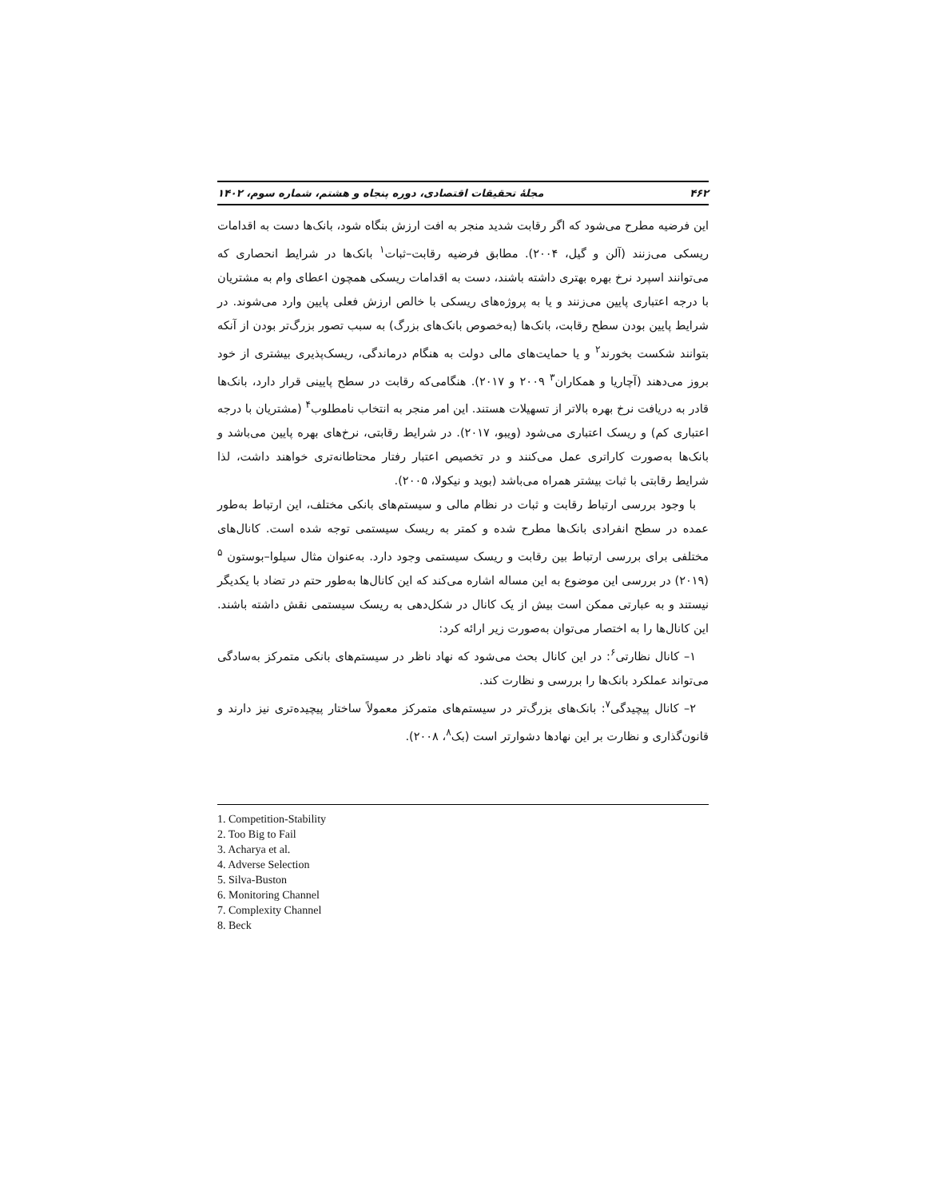۴۶۲ مجلهٔ تحقیقات اقتصادی، دوره پنجاه و هشتم، شماره سوم، ۱۴۰۲
این فرضیه مطرح می‌شود که اگر رقابت شدید منجر به افت ارزش بنگاه شود، بانک‌ها دست به اقدامات ریسکی می‌زنند (آلن و گیل، ۲۰۰۴). مطابق فرضیه رقابت–ثبات<sup>۱</sup> بانک‌ها در شرایط انحصاری که می‌توانند اسپرد نرخ بهره بهتری داشته باشند، دست به اقدامات ریسکی همچون اعطای وام به مشتریان با درجه اعتباری پایین می‌زنند و یا به پروژه‌های ریسکی با خالص ارزش فعلی پایین وارد می‌شوند. در شرایط پایین بودن سطح رقابت، بانک‌ها (به‌خصوص بانک‌های بزرگ) به سبب تصور بزرگ‌تر بودن از آنکه بتوانند شکست بخورند<sup>۲</sup> و یا حمایت‌های مالی دولت به هنگام درماندگی، ریسک‌پذیری بیشتری از خود بروز می‌دهند (آچاریا و همکاران<sup>۳</sup> ۲۰۰۹ و ۲۰۱۷). هنگامی‌که رقابت در سطح پایینی قرار دارد، بانک‌ها قادر به دریافت نرخ بهره بالاتر از تسهیلات هستند. این امر منجر به انتخاب نامطلوب<sup>۴</sup> (مشتریان با درجه اعتباری کم) و ریسک اعتباری می‌شود (ویبو، ۲۰۱۷). در شرایط رقابتی، نرخ‌های بهره پایین می‌باشد و بانک‌ها به‌صورت کاراتری عمل می‌کنند و در تخصیص اعتبار رفتار محتاطانه‌تری خواهند داشت، لذا شرایط رقابتی با ثبات بیشتر همراه می‌باشد (بوید و نیکولا، ۲۰۰۵).
با وجود بررسی ارتباط رقابت و ثبات در نظام مالی و سیستم‌های بانکی مختلف، این ارتباط به‌طور عمده در سطح انفرادی بانک‌ها مطرح شده و کمتر به ریسک سیستمی توجه شده است. کانال‌های مختلفی برای بررسی ارتباط بین رقابت و ریسک سیستمی وجود دارد. به‌عنوان مثال سیلوا–بوستون <sup>۵</sup> (۲۰۱۹) در بررسی این موضوع به این مساله اشاره می‌کند که این کانال‌ها به‌طور حتم در تضاد با یکدیگر نیستند و به عبارتی ممکن است بیش از یک کانال در شکل‌دهی به ریسک سیستمی نقش داشته باشند. این کانال‌ها را به اختصار می‌توان به‌صورت زیر ارائه کرد:
۱– کانال نظارتی<sup>۶</sup>: در این کانال بحث می‌شود که نهاد ناظر در سیستم‌های بانکی متمرکز به‌سادگی می‌تواند عملکرد بانک‌ها را بررسی و نظارت کند.
۲– کانال پیچیدگی<sup>۷</sup>: بانک‌های بزرگ‌تر در سیستم‌های متمرکز معمولاً ساختار پیچیده‌تری نیز دارند و قانون‌گذاری و نظارت بر این نهادها دشوارتر است (بک<sup>۸</sup>، ۲۰۰۸).
1. Competition-Stability
2. Too Big to Fail
3. Acharya et al.
4. Adverse Selection
5. Silva-Buston
6. Monitoring Channel
7. Complexity Channel
8. Beck